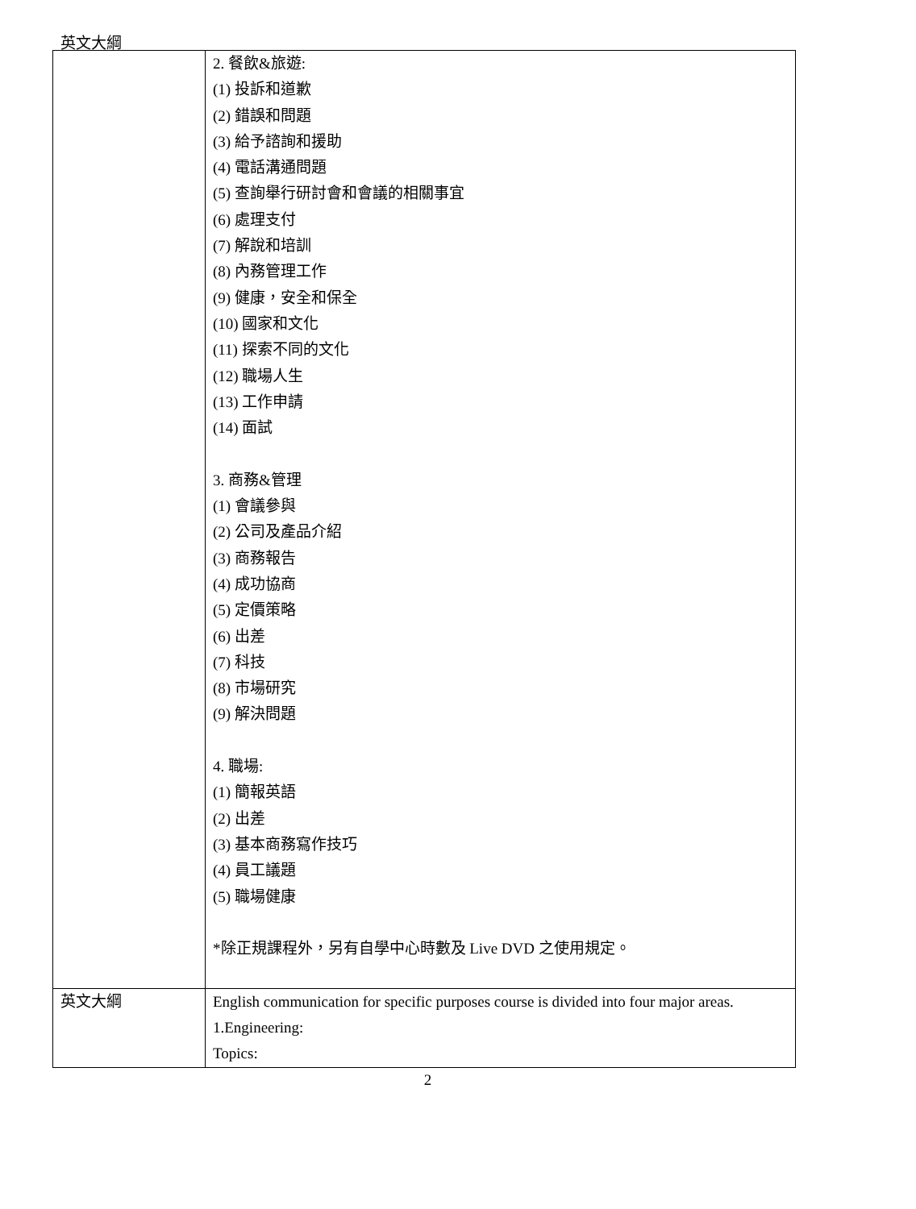英文大綱
| | 2. 餐飲&旅遊: (1) 投訴和道歉 (2) 錯誤和問題 (3) 給予諮詢和援助 (4) 電話溝通問題 (5) 查詢舉行研討會和會議的相關事宜 (6) 處理支付 (7) 解說和培訓 (8) 內務管理工作 (9) 健康，安全和保全 (10) 國家和文化 (11) 探索不同的文化 (12) 職場人生 (13) 工作申請 (14) 面試 3. 商務&管理 (1) 會議參與 (2) 公司及產品介紹 (3) 商務報告 (4) 成功協商 (5) 定價策略 (6) 出差 (7) 科技 (8) 市場研究 (9) 解決問題 4. 職場: (1) 簡報英語 (2) 出差 (3) 基本商務寫作技巧 (4) 員工議題 (5) 職場健康 *除正規課程外，另有自學中心時數及 Live DVD 之使用規定。 |
| 英文大綱 | English communication for specific purposes course is divided into four major areas. 1.Engineering: Topics: |
2